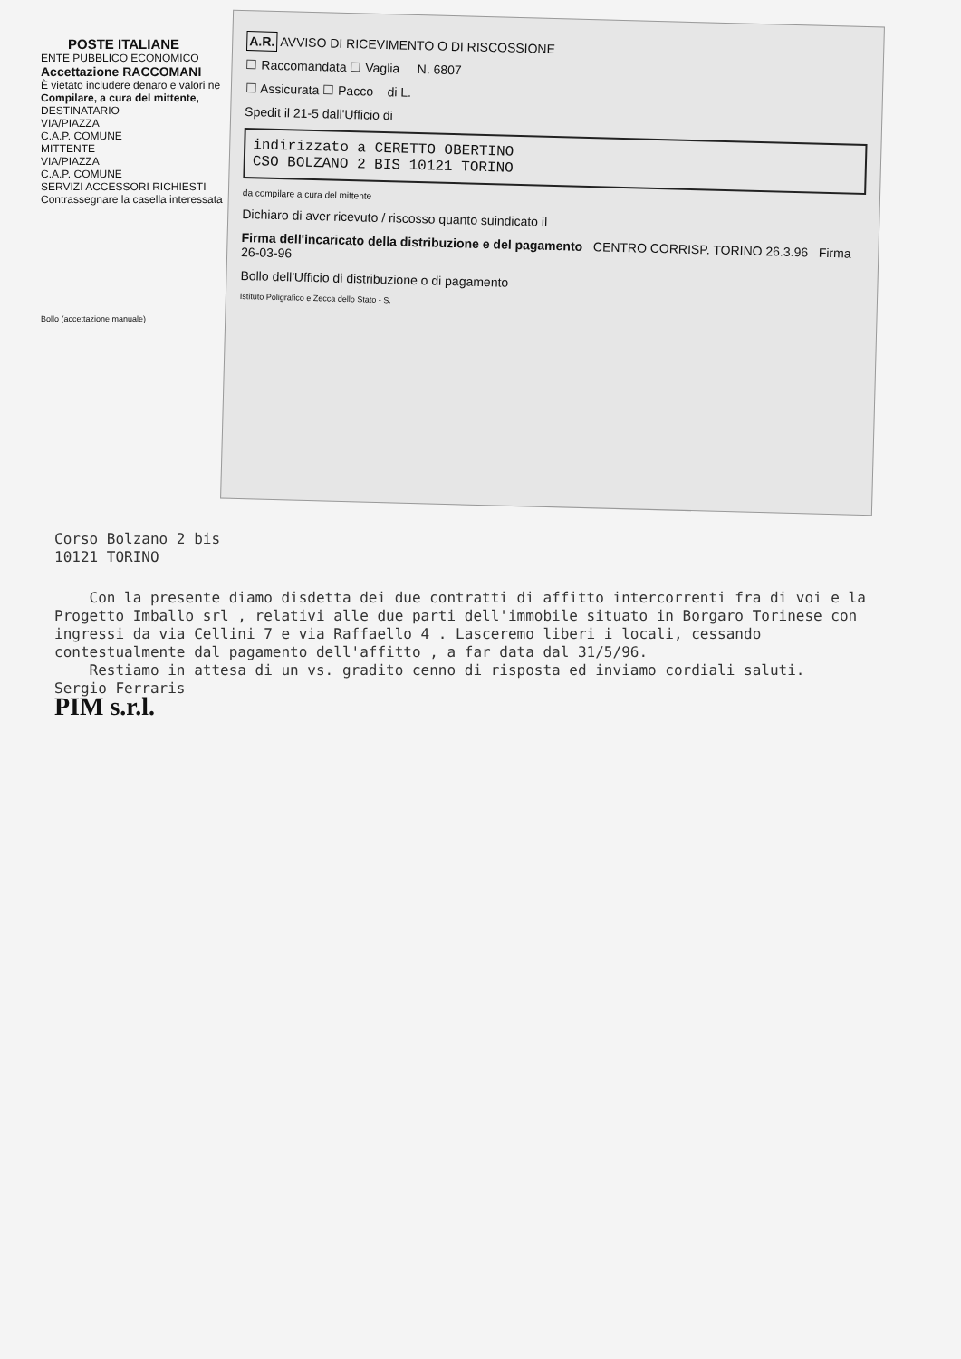POSTE ITALIANE
ENTE PUBBLICO ECONOMICO
Accettazione RACCOMANI
È vietato includere denaro e valori ne
Compilare, a cura del mittente,
DESTINATARIO
VIA/PIAZZA
C.A.P. COMUNE
MITTENTE
VIA/PIAZZA
C.A.P. COMUNE
SERVIZI ACCESSORI RICHIESTI Contrassegnare la casella interessata
Bollo (accettazione manuale)
A.R. AVVISO DI RICEVIMENTO O DI RISCOSSIONE
☐ Raccomandata ☐ Vaglia N. 6807
☐ Assicurata ☐ Pacco di L.
Spedit il 21-5 dall'Ufficio di
indirizzato a CERETTO OBERTINO
CSO BOLZANO 2 BIS 10121 TORINO
da compilare a cura del mittente
Dichiaro di aver ricevuto / riscosso quanto suindicato il
Firma dell'incaricato della distribuzione e del pagamento CENTRO CORRISP. TORINO 26.3.96 Firma 26-03-96
Bollo dell'Ufficio di distribuzione o di pagamento
Istituto Poligrafico e Zecca dello Stato - S.
Corso Bolzano 2 bis
10121 TORINO
Con la presente diamo disdetta dei due contratti di affitto intercorrenti fra di voi e la Progetto Imballo srl , relativi alle due parti dell'immobile situato in Borgaro Torinese con ingressi da via Cellini 7 e via Raffaello 4 . Lasceremo liberi i locali, cessando contestualmente dal pagamento dell'affitto , a far data dal 31/5/96.
Restiamo in attesa di un vs. gradito cenno di risposta ed inviamo cordiali saluti.
Sergio Ferraris
PIM s.r.l.